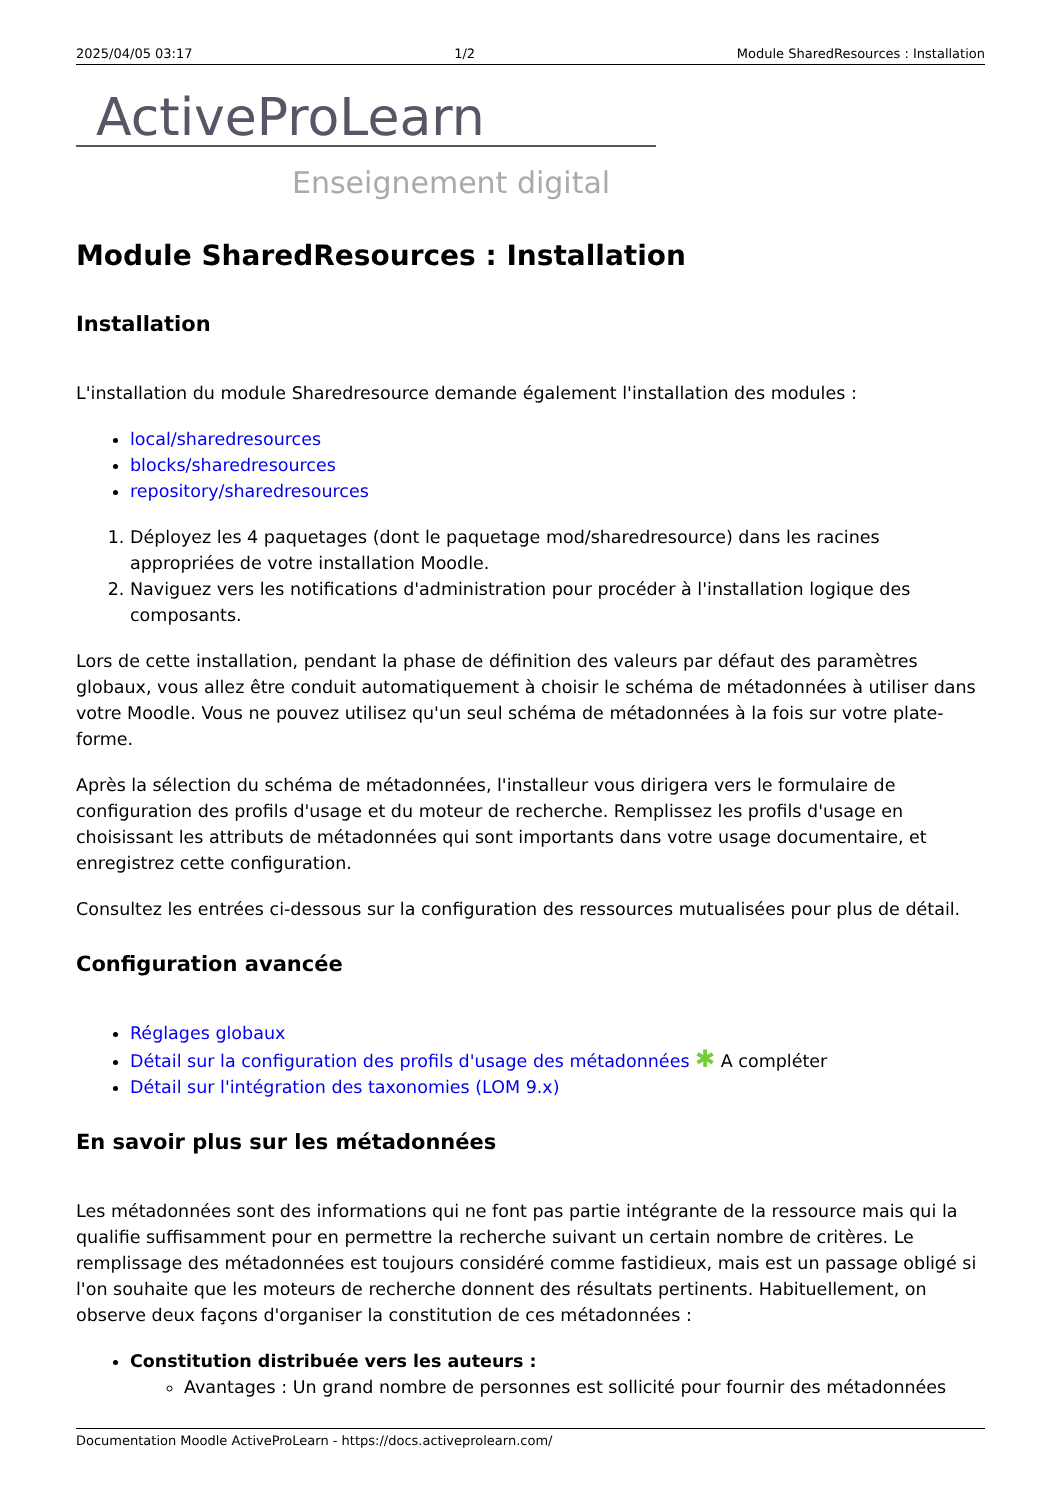2025/04/05 03:17 1/2 Module SharedResources : Installation
ActiveProLearn
Enseignement digital
Module SharedResources : Installation
Installation
L'installation du module Sharedresource demande également l'installation des modules :
local/sharedresources
blocks/sharedresources
repository/sharedresources
1. Déployez les 4 paquetages (dont le paquetage mod/sharedresource) dans les racines appropriées de votre installation Moodle.
2. Naviguez vers les notifications d'administration pour procéder à l'installation logique des composants.
Lors de cette installation, pendant la phase de définition des valeurs par défaut des paramètres globaux, vous allez être conduit automatiquement à choisir le schéma de métadonnées à utiliser dans votre Moodle. Vous ne pouvez utilisez qu'un seul schéma de métadonnées à la fois sur votre plate-forme.
Après la sélection du schéma de métadonnées, l'installeur vous dirigera vers le formulaire de configuration des profils d'usage et du moteur de recherche. Remplissez les profils d'usage en choisissant les attributs de métadonnées qui sont importants dans votre usage documentaire, et enregistrez cette configuration.
Consultez les entrées ci-dessous sur la configuration des ressources mutualisées pour plus de détail.
Configuration avancée
Réglages globaux
Détail sur la configuration des profils d'usage des métadonnées ✱ A compléter
Détail sur l'intégration des taxonomies (LOM 9.x)
En savoir plus sur les métadonnées
Les métadonnées sont des informations qui ne font pas partie intégrante de la ressource mais qui la qualifie suffisamment pour en permettre la recherche suivant un certain nombre de critères. Le remplissage des métadonnées est toujours considéré comme fastidieux, mais est un passage obligé si l'on souhaite que les moteurs de recherche donnent des résultats pertinents. Habituellement, on observe deux façons d'organiser la constitution de ces métadonnées :
Constitution distribuée vers les auteurs :
Avantages : Un grand nombre de personnes est sollicité pour fournir des métadonnées
Documentation Moodle ActiveProLearn - https://docs.activeprolearn.com/